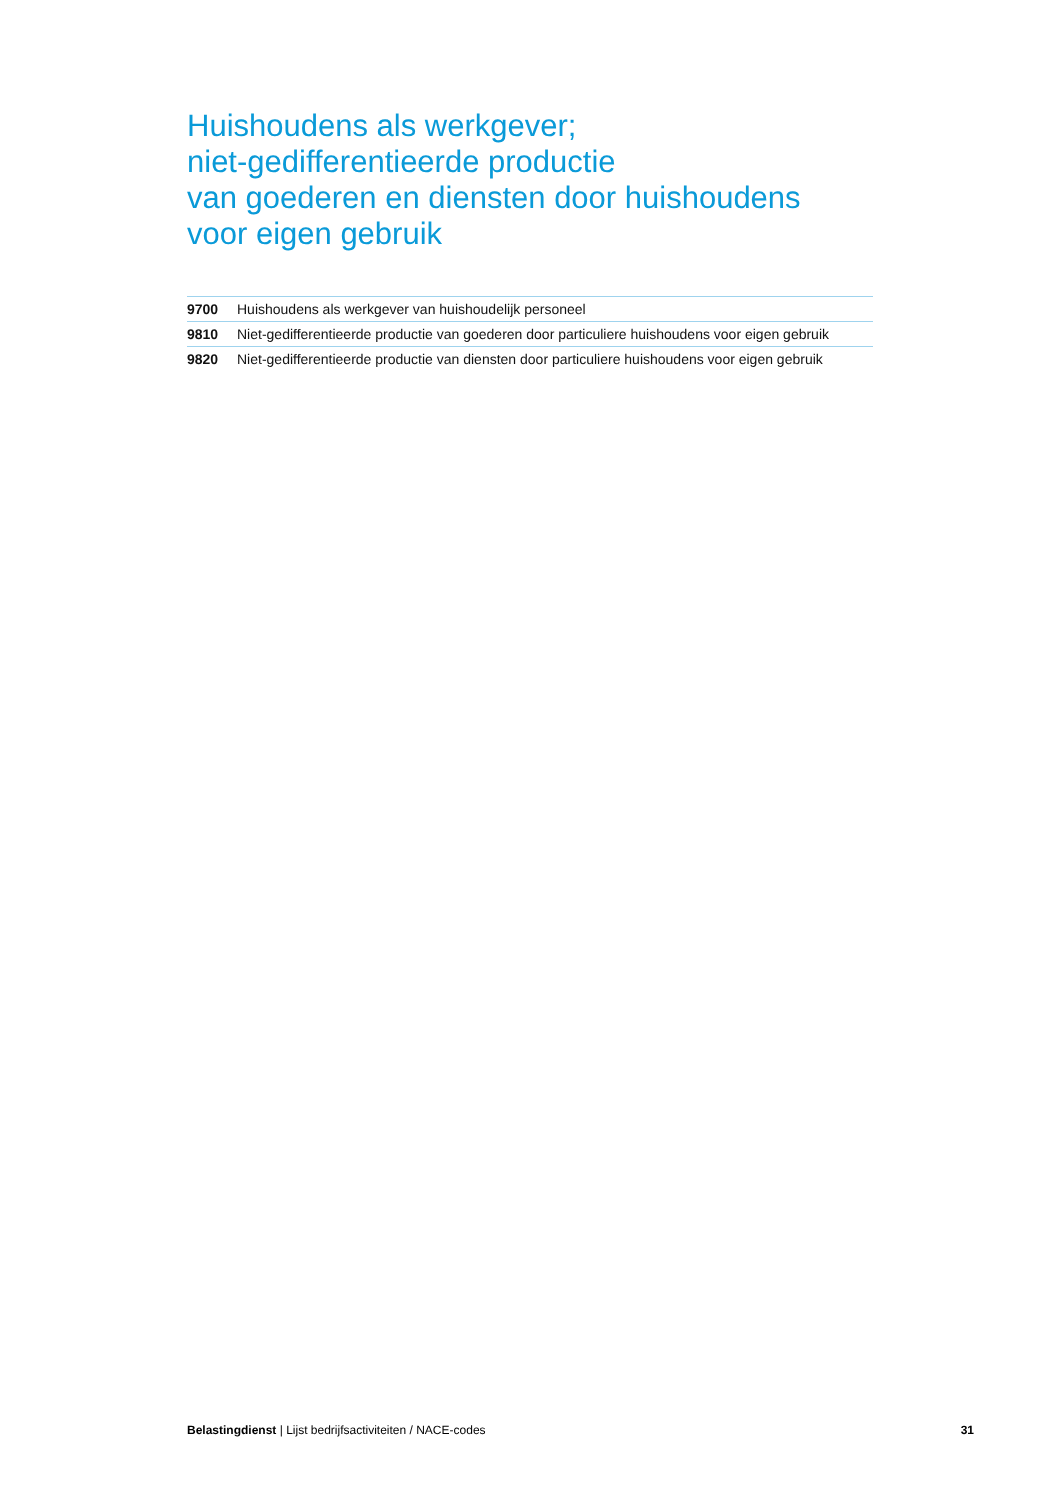Huishoudens als werkgever;
niet-gedifferentieerde productie
van goederen en diensten door huishoudens
voor eigen gebruik
| 9700 | Huishoudens als werkgever van huishoudelijk personeel |
| 9810 | Niet-gedifferentieerde productie van goederen door particuliere huishoudens voor eigen gebruik |
| 9820 | Niet-gedifferentieerde productie van diensten door particuliere huishoudens voor eigen gebruik |
Belastingdienst | Lijst bedrijfsactiviteiten / NACE-codes 31